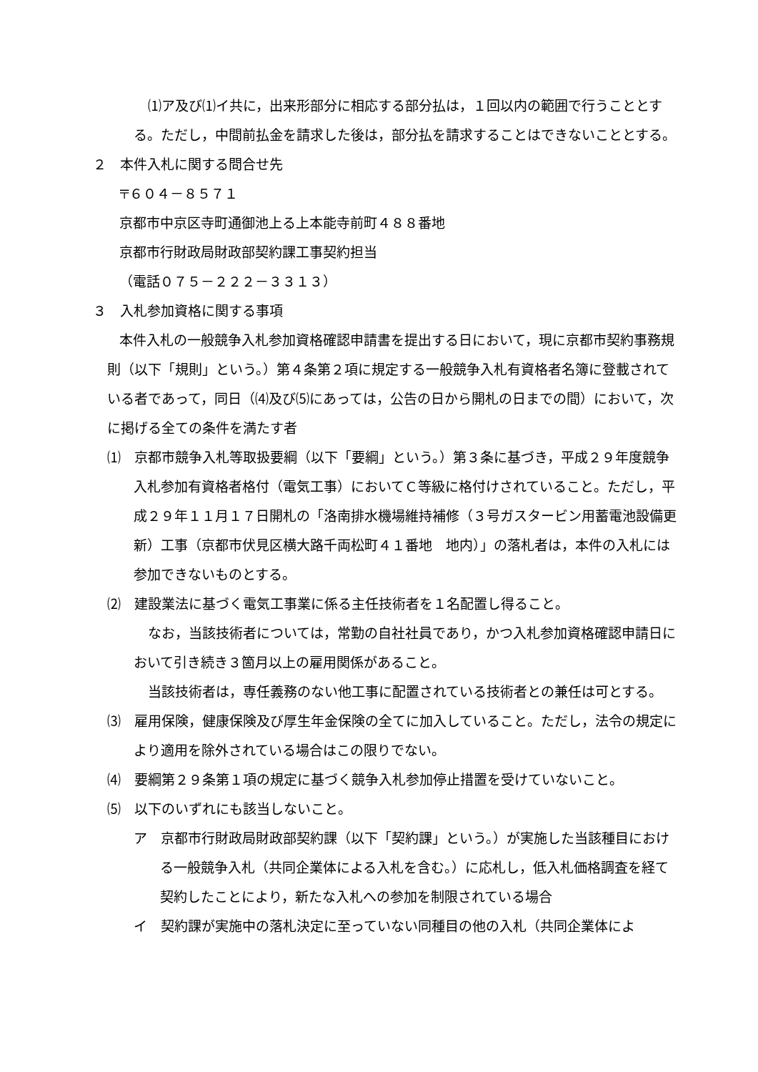⑴ア及び⑴イ共に，出来形部分に相応する部分払は，１回以内の範囲で行うこととする。ただし，中間前払金を請求した後は，部分払を請求することはできないこととする。
２　本件入札に関する問合せ先
〒６０４－８５７１
京都市中京区寺町通御池上る上本能寺前町４８８番地
京都市行財政局財政部契約課工事契約担当
（電話０７５－２２２－３３１３）
３　入札参加資格に関する事項
本件入札の一般競争入札参加資格確認申請書を提出する日において，現に京都市契約事務規則（以下「規則」という。）第４条第２項に規定する一般競争入札有資格者名簿に登載されている者であって，同日（⑷及び⑸にあっては，公告の日から開札の日までの間）において，次に掲げる全ての条件を満たす者
⑴　京都市競争入札等取扱要綱（以下「要綱」という。）第３条に基づき，平成２９年度競争入札参加有資格者格付（電気工事）においてＣ等級に格付けされていること。ただし，平成２９年１１月１７日開札の「洛南排水機場維持補修（３号ガスタービン用蓄電池設備更新）工事（京都市伏見区横大路千両松町４１番地　地内）」の落札者は，本件の入札には参加できないものとする。
⑵　建設業法に基づく電気工事業に係る主任技術者を１名配置し得ること。
なお，当該技術者については，常勤の自社社員であり，かつ入札参加資格確認申請日において引き続き３箇月以上の雇用関係があること。
当該技術者は，専任義務のない他工事に配置されている技術者との兼任は可とする。
⑶　雇用保険，健康保険及び厚生年金保険の全てに加入していること。ただし，法令の規定により適用を除外されている場合はこの限りでない。
⑷　要綱第２９条第１項の規定に基づく競争入札参加停止措置を受けていないこと。
⑸　以下のいずれにも該当しないこと。
ア　京都市行財政局財政部契約課（以下「契約課」という。）が実施した当該種目における一般競争入札（共同企業体による入札を含む。）に応札し，低入札価格調査を経て契約したことにより，新たな入札への参加を制限されている場合
イ　契約課が実施中の落札決定に至っていない同種目の他の入札（共同企業体によ